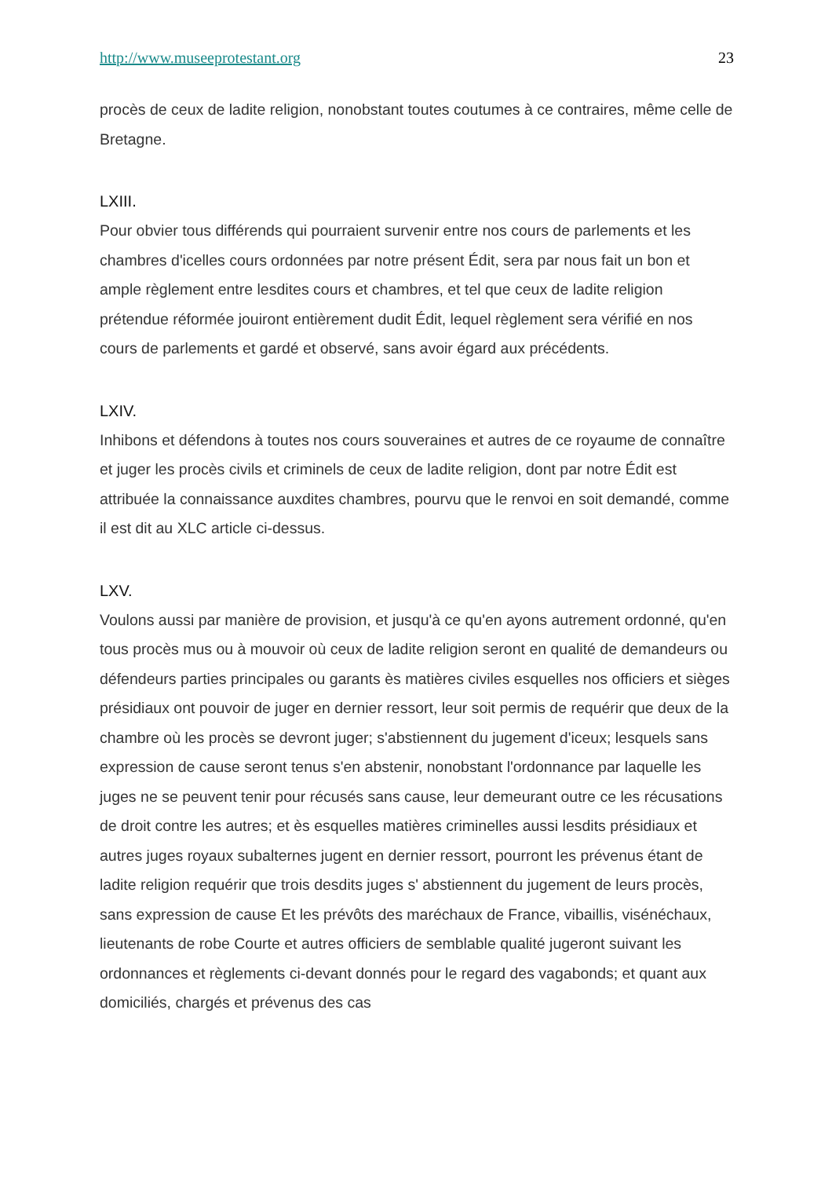http://www.museeprotestant.org 23
procès de ceux de ladite religion, nonobstant toutes coutumes à ce contraires, même celle de Bretagne.
LXIII.
Pour obvier tous différends qui pourraient survenir entre nos cours de parlements et les chambres d'icelles cours ordonnées par notre présent Édit, sera par nous fait un bon et ample règlement entre lesdites cours et chambres, et tel que ceux de ladite religion prétendue réformée jouiront entièrement dudit Édit, lequel règlement sera vérifié en nos cours de parlements et gardé et observé, sans avoir égard aux précédents.
LXIV.
Inhibons et défendons à toutes nos cours souveraines et autres de ce royaume de connaître et juger les procès civils et criminels de ceux de ladite religion, dont par notre Édit est attribuée la connaissance auxdites chambres, pourvu que le renvoi en soit demandé, comme il est dit au XLC article ci-dessus.
LXV.
Voulons aussi par manière de provision, et jusqu'à ce qu'en ayons autrement ordonné, qu'en tous procès mus ou à mouvoir où ceux de ladite religion seront en qualité de demandeurs ou défendeurs parties principales ou garants ès matières civiles esquelles nos officiers et sièges présidiaux ont pouvoir de juger en dernier ressort, leur soit permis de requérir que deux de la chambre où les procès se devront juger; s'abstiennent du jugement d'iceux; lesquels sans expression de cause seront tenus s'en abstenir, nonobstant l'ordonnance par laquelle les juges ne se peuvent tenir pour récusés sans cause, leur demeurant outre ce les récusations de droit contre les autres; et ès esquelles matières criminelles aussi lesdits présidiaux et autres juges royaux subalternes jugent en dernier ressort, pourront les prévenus étant de ladite religion requérir que trois desdits juges s' abstiennent du jugement de leurs procès, sans expression de cause Et les prévôts des maréchaux de France, vibaillis, visénéchaux, lieutenants de robe Courte et autres officiers de semblable qualité jugeront suivant les ordonnances et règlements ci-devant donnés pour le regard des vagabonds; et quant aux domiciliés, chargés et prévenus des cas